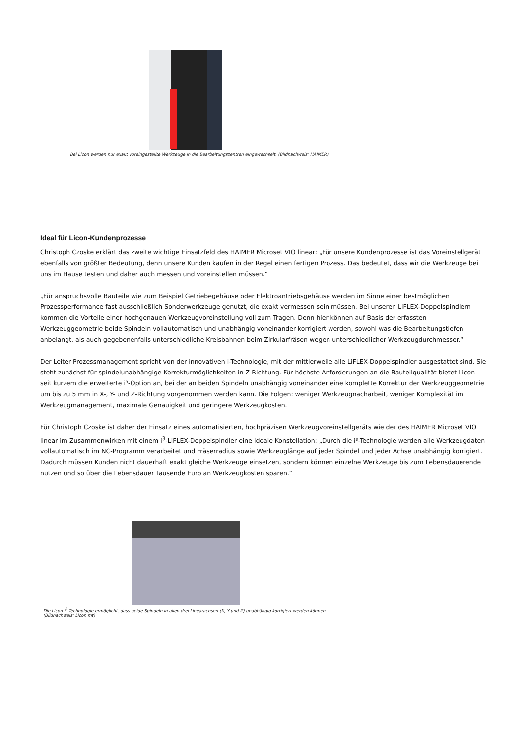Bei Licon werden nur exakt voreingestellte Werkzeuge in die Bearbeitungszentren eingewechselt. (Bildnachweis: HAIMER)
Ideal für Licon-Kundenprozesse
Christoph Czoske erklärt das zweite wichtige Einsatzfeld des HAIMER Microset VIO linear: „Für unsere Kundenprozesse ist das Voreinstellgerät ebenfalls von größter Bedeutung, denn unsere Kunden kaufen in der Regel einen fertigen Prozess. Das bedeutet, dass wir die Werkzeuge bei uns im Hause testen und daher auch messen und voreinstellen müssen.“
„Für anspruchsvolle Bauteile wie zum Beispiel Getriebegehäuse oder Elektroantriebsgehäuse werden im Sinne einer bestmöglichen Prozessperformance fast ausschließlich Sonderwerkzeuge genutzt, die exakt vermessen sein müssen. Bei unseren LiFLEX-Doppelspindlern kommen die Vorteile einer hochgenauen Werkzeugvoreinstellung voll zum Tragen. Denn hier können auf Basis der erfassten Werkzeuggeometrie beide Spindeln vollautomatisch und unabhängig voneinander korrigiert werden, sowohl was die Bearbeitungstiefen anbelangt, als auch gegebenenfalls unterschiedliche Kreisbahnen beim Zirkularfräsen wegen unterschiedlicher Werkzeugdurchmesser.“
Der Leiter Prozessmanagement spricht von der innovativen i-Technologie, mit der mittlerweile alle LiFLEX-Doppelspindler ausgestattet sind. Sie steht zunächst für spindelunabhängige Korrekturmöglichkeiten in Z-Richtung. Für höchste Anforderungen an die Bauteilqualität bietet Licon seit kurzem die erweiterte i³-Option an, bei der an beiden Spindeln unabhängig voneinander eine komplette Korrektur der Werkzeuggeometrie um bis zu 5 mm in X-, Y- und Z-Richtung vorgenommen werden kann. Die Folgen: weniger Werkzeugnacharbeit, weniger Komplexität im Werkzeugmanagement, maximale Genauigkeit und geringere Werkzeugkosten.
Für Christoph Czoske ist daher der Einsatz eines automatisierten, hochpräzisen Werkzeugvoreinstellgeräts wie der des HAIMER Microset VIO linear im Zusammenwirken mit einem i<sup>3</sup>-LiFLEX-Doppelspindler eine ideale Konstellation: „Durch die i³-Technologie werden alle Werkzeugdaten vollautomatisch im NC-Programm verarbeitet und Fräserradius sowie Werkzeuglänge auf jeder Spindel und jeder Achse unabhängig korrigiert. Dadurch müssen Kunden nicht dauerhaft exakt gleiche Werkzeuge einsetzen, sondern können einzelne Werkzeuge bis zum Lebensdauerende nutzen und so über die Lebensdauer Tausende Euro an Werkzeugkosten sparen.“
Die Licon i<sup>3</sup>-Technologie ermöglicht, dass beide Spindeln in allen drei Linearachsen (X, Y und Z) unabhängig korrigiert werden können.
(Bildnachweis: Licon mt)